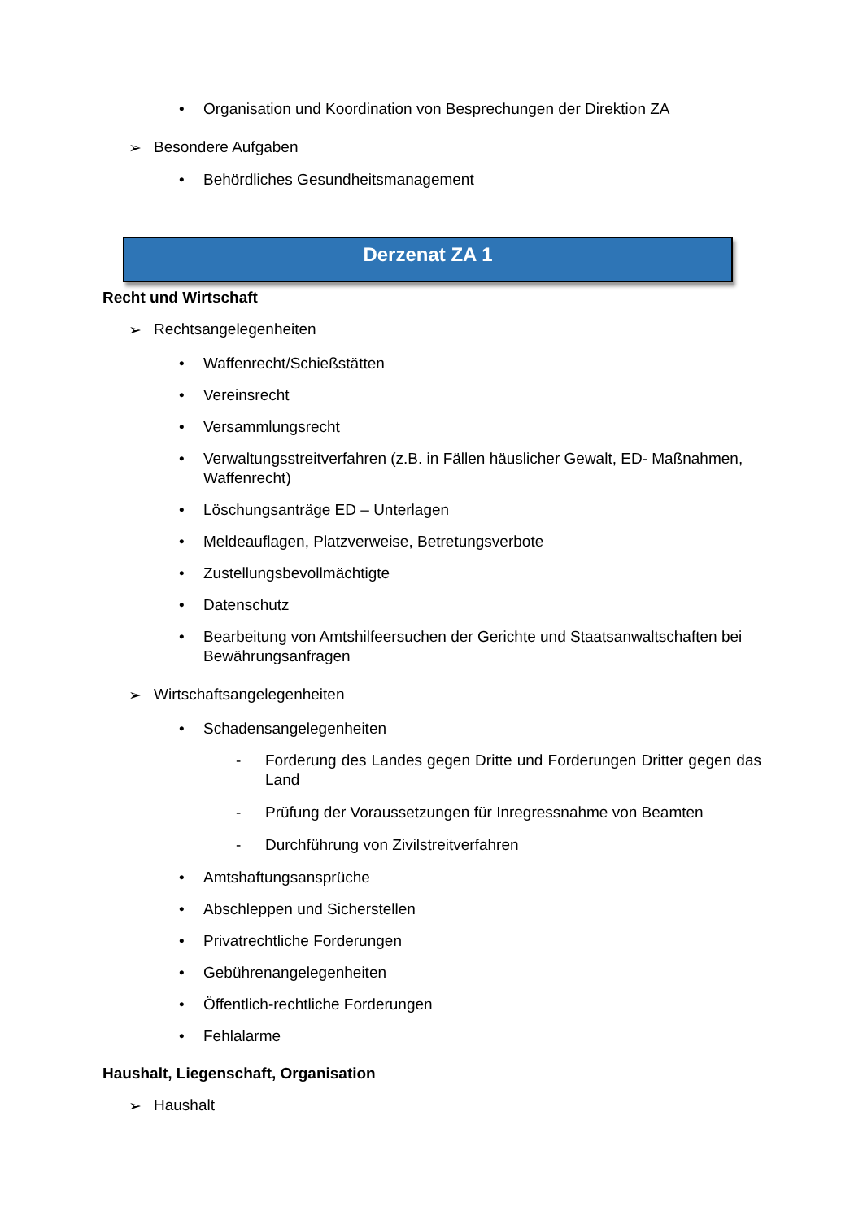• Organisation und Koordination von Besprechungen der Direktion ZA
➢ Besondere Aufgaben
• Behördliches Gesundheitsmanagement
Derzenat ZA 1
Recht und Wirtschaft
➢ Rechtsangelegenheiten
• Waffenrecht/Schießstätten
• Vereinsrecht
• Versammlungsrecht
• Verwaltungsstreitverfahren (z.B. in Fällen häuslicher Gewalt, ED- Maßnahmen, Waffenrecht)
• Löschungsanträge ED – Unterlagen
• Meldeauflagen, Platzverweise, Betretungsverbote
• Zustellungsbevollmächtigte
• Datenschutz
• Bearbeitung von Amtshilfeersuchen der Gerichte und Staatsanwaltschaften bei Bewährungsanfragen
➢ Wirtschaftsangelegenheiten
• Schadensangelegenheiten
- Forderung des Landes gegen Dritte und Forderungen Dritter gegen das Land
- Prüfung der Voraussetzungen für Inregressnahme von Beamten
- Durchführung von Zivilstreitverfahren
• Amtshaftungsansprüche
• Abschleppen und Sicherstellen
• Privatrechtliche Forderungen
• Gebührenangelegenheiten
• Öffentlich-rechtliche Forderungen
• Fehlalarme
Haushalt, Liegenschaft, Organisation
➢ Haushalt